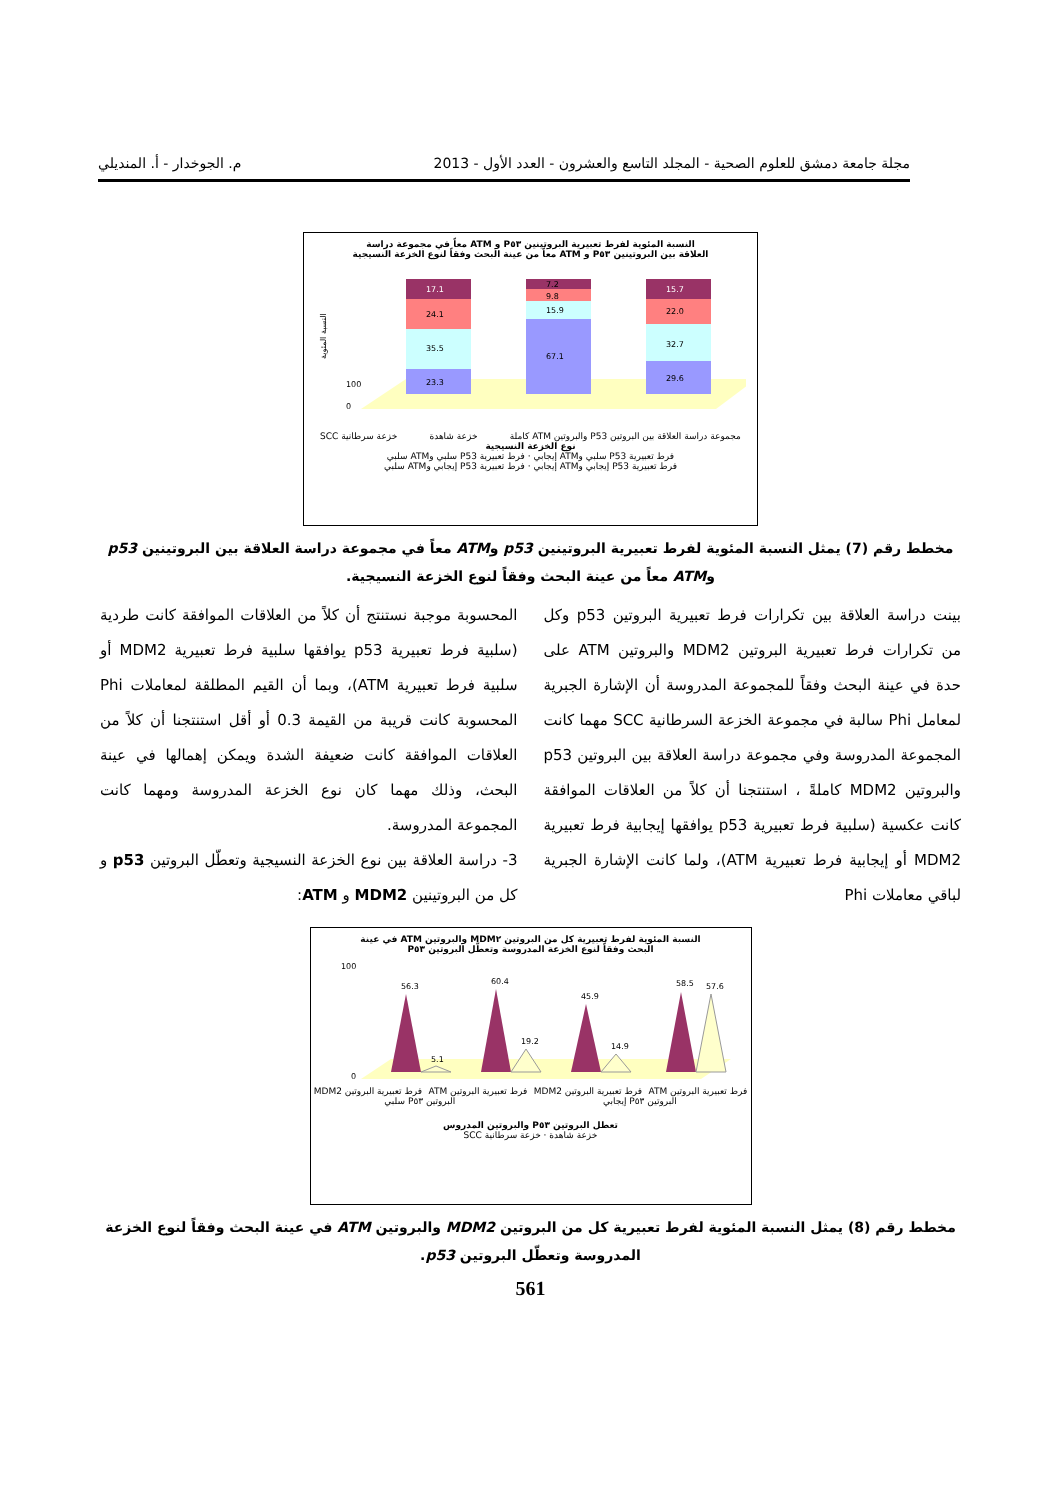مجلة جامعة دمشق للعلوم الصحية - المجلد التاسع والعشرون - العدد الأول - 2013 م. الجوخدار - أ. المنديلي
النسبة المئوية لفرط تعبيرية البروتينين P٥٣ و ATM معاً في مجموعة دراسة
العلاقة بين البروتينين P٥٣ و ATM معاً من عينة البحث وفقاً لنوع الخزعة النسيجية
النسبة المئوية
100
0
23.3
35.5
24.1
17.1
67.1
15.9
9.8
7.2
29.6
32.7
22.0
15.7
مجموعة دراسة العلاقة بين البروتين P53 والبروتين ATM كاملة خزعة شاهدة خزعة سرطانية SCC
نوع الخزعة النسيجية
فرط تعبيرية P53 سلبي وATM إيجابي · فرط تعبيرية P53 سلبي وATM سلبي
فرط تعبيرية P53 إيجابي وATM إيجابي · فرط تعبيرية P53 إيجابي وATM سلبي
مخطط رقم (7) يمثل النسبة المئوية لفرط تعبيرية البروتينين p53 وATM معاً في مجموعة دراسة العلاقة بين البروتينين p53 وATM معاً من عينة البحث وفقاً لنوع الخزعة النسيجية.
بينت دراسة العلاقة بين تكرارات فرط تعبيرية البروتين p53 وكل من تكرارات فرط تعبيرية البروتين MDM2 والبروتين ATM على حدة في عينة البحث وفقاً للمجموعة المدروسة أن الإشارة الجبرية لمعامل Phi سالبة في مجموعة الخزعة السرطانية SCC مهما كانت المجموعة المدروسة وفي مجموعة دراسة العلاقة بين البروتين p53 والبروتين MDM2 كاملةً ، استنتجنا أن كلاً من العلاقات الموافقة كانت عكسية (سلبية فرط تعبيرية p53 يوافقها إيجابية فرط تعبيرية MDM2 أو إيجابية فرط تعبيرية ATM)، ولما كانت الإشارة الجبرية لباقي معاملات Phi
المحسوبة موجبة نستنتج أن كلاً من العلاقات الموافقة كانت طردية (سلبية فرط تعبيرية p53 يوافقها سلبية فرط تعبيرية MDM2 أو سلبية فرط تعبيرية ATM)، وبما أن القيم المطلقة لمعاملات Phi المحسوبة كانت قريبة من القيمة 0.3 أو أقل استنتجنا أن كلاً من العلاقات الموافقة كانت ضعيفة الشدة ويمكن إهمالها في عينة البحث، وذلك مهما كان نوع الخزعة المدروسة ومهما كانت المجموعة المدروسة.
3- دراسة العلاقة بين نوع الخزعة النسيجية وتعطّل البروتين p53 و كل من البروتينين MDM2 و ATM:
النسبة المئوية لفرط تعبيرية كل من البروتين MDM٢ والبروتين ATM في عينة
البحث وفقاً لنوع الخزعة المدروسة وتعطّل البروتين P٥٣
100
0
56.3
5.1
60.4
19.2
45.9
14.9
58.5
57.6
فرط تعبيرية البروتين ATM فرط تعبيرية البروتين MDM2 فرط تعبيرية البروتين ATM فرط تعبيرية البروتين MDM2
البروتين P٥٣ إيجابي البروتين P٥٣ سلبي
تعطل البروتين P٥٣ والبروتين المدروس
خزعة شاهدة · خزعة سرطانية SCC
مخطط رقم (8) يمثل النسبة المئوية لفرط تعبيرية كل من البروتين MDM2 والبروتين ATM في عينة البحث وفقاً لنوع الخزعة المدروسة وتعطّل البروتين p53.
561